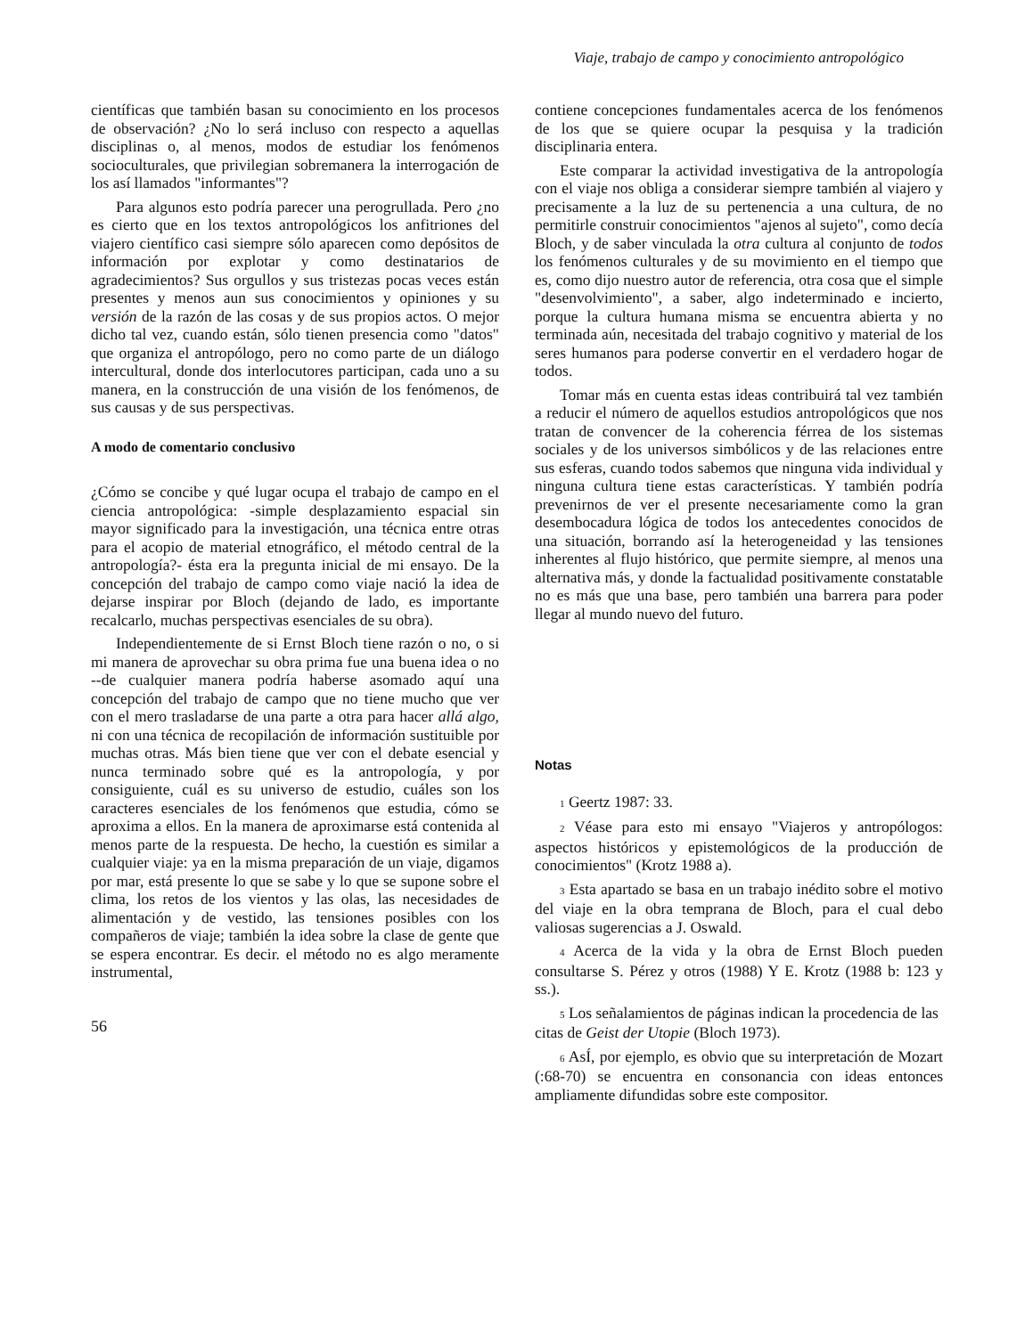Viaje, trabajo de campo y conocimiento antropológico
científicas que también basan su conocimiento en los procesos de observación? ¿No lo será incluso con respecto a aquellas disciplinas o, al menos, modos de estudiar los fenómenos socioculturales, que privilegian sobremanera la interrogación de los así llamados "informantes"?
Para algunos esto podría parecer una perogrullada. Pero ¿no es cierto que en los textos antropológicos los anfitriones del viajero científico casi siempre sólo aparecen como depósitos de información por explotar y como destinatarios de agradecimientos? Sus orgullos y sus tristezas pocas veces están presentes y menos aun sus conocimientos y opiniones y su versión de la razón de las cosas y de sus propios actos. O mejor dicho tal vez, cuando están, sólo tienen presencia como "datos" que organiza el antropólogo, pero no como parte de un diálogo intercultural, donde dos interlocutores participan, cada uno a su manera, en la construcción de una visión de los fenómenos, de sus causas y de sus perspectivas.
A modo de comentario conclusivo
¿Cómo se concibe y qué lugar ocupa el trabajo de campo en el ciencia antropológica: -simple desplazamiento espacial sin mayor significado para la investigación, una técnica entre otras para el acopio de material etnográfico, el método central de la antropología?- ésta era la pregunta inicial de mi ensayo. De la concepción del trabajo de campo como viaje nació la idea de dejarse inspirar por Bloch (dejando de lado, es importante recalcarlo, muchas perspectivas esenciales de su obra).
Independientemente de si Ernst Bloch tiene razón o no, o si mi manera de aprovechar su obra prima fue una buena idea o no --de cualquier manera podría haberse asomado aquí una concepción del trabajo de campo que no tiene mucho que ver con el mero trasladarse de una parte a otra para hacer allá algo, ni con una técnica de recopilación de información sustituible por muchas otras. Más bien tiene que ver con el debate esencial y nunca terminado sobre qué es la antropología, y por consiguiente, cuál es su universo de estudio, cuáles son los caracteres esenciales de los fenómenos que estudia, cómo se aproxima a ellos. En la manera de aproximarse está contenida al menos parte de la respuesta. De hecho, la cuestión es similar a cualquier viaje: ya en la misma preparación de un viaje, digamos por mar, está presente lo que se sabe y lo que se supone sobre el clima, los retos de los vientos y las olas, las necesidades de alimentación y de vestido, las tensiones posibles con los compañeros de viaje; también la idea sobre la clase de gente que se espera encontrar. Es decir. el método no es algo meramente instrumental,
56
contiene concepciones fundamentales acerca de los fenómenos de los que se quiere ocupar la pesquisa y la tradición disciplinaria entera.
Este comparar la actividad investigativa de la antropología con el viaje nos obliga a considerar siempre también al viajero y precisamente a la luz de su pertenencia a una cultura, de no permitirle construir conocimientos "ajenos al sujeto", como decía Bloch, y de saber vinculada la otra cultura al conjunto de todos los fenómenos culturales y de su movimiento en el tiempo que es, como dijo nuestro autor de referencia, otra cosa que el simple "desenvolvimiento", a saber, algo indeterminado e incierto, porque la cultura humana misma se encuentra abierta y no terminada aún, necesitada del trabajo cognitivo y material de los seres humanos para poderse convertir en el verdadero hogar de todos.
Tomar más en cuenta estas ideas contribuirá tal vez también a reducir el número de aquellos estudios antropológicos que nos tratan de convencer de la coherencia férrea de los sistemas sociales y de los universos simbólicos y de las relaciones entre sus esferas, cuando todos sabemos que ninguna vida individual y ninguna cultura tiene estas características. Y también podría prevenirnos de ver el presente necesariamente como la gran desembocadura lógica de todos los antecedentes conocidos de una situación, borrando así la heterogeneidad y las tensiones inherentes al flujo histórico, que permite siempre, al menos una alternativa más, y donde la factualidad positivamente constatable no es más que una base, pero también una barrera para poder llegar al mundo nuevo del futuro.
Notas
1 Geertz 1987: 33.
2 Véase para esto mi ensayo "Viajeros y antropólogos: aspectos históricos y epistemológicos de la producción de conocimientos" (Krotz 1988 a).
3 Esta apartado se basa en un trabajo inédito sobre el motivo del viaje en la obra temprana de Bloch, para el cual debo valiosas sugerencias a J. Oswald.
4 Acerca de la vida y la obra de Ernst Bloch pueden consultarse S. Pérez y otros (1988) Y E. Krotz (1988 b: 123 y ss.).
5 Los señalamientos de páginas indican la procedencia de las citas de Geist der Utopie (Bloch 1973).
6 AsÍ, por ejemplo, es obvio que su interpretación de Mozart (:68-70) se encuentra en consonancia con ideas entonces ampliamente difundidas sobre este compositor.